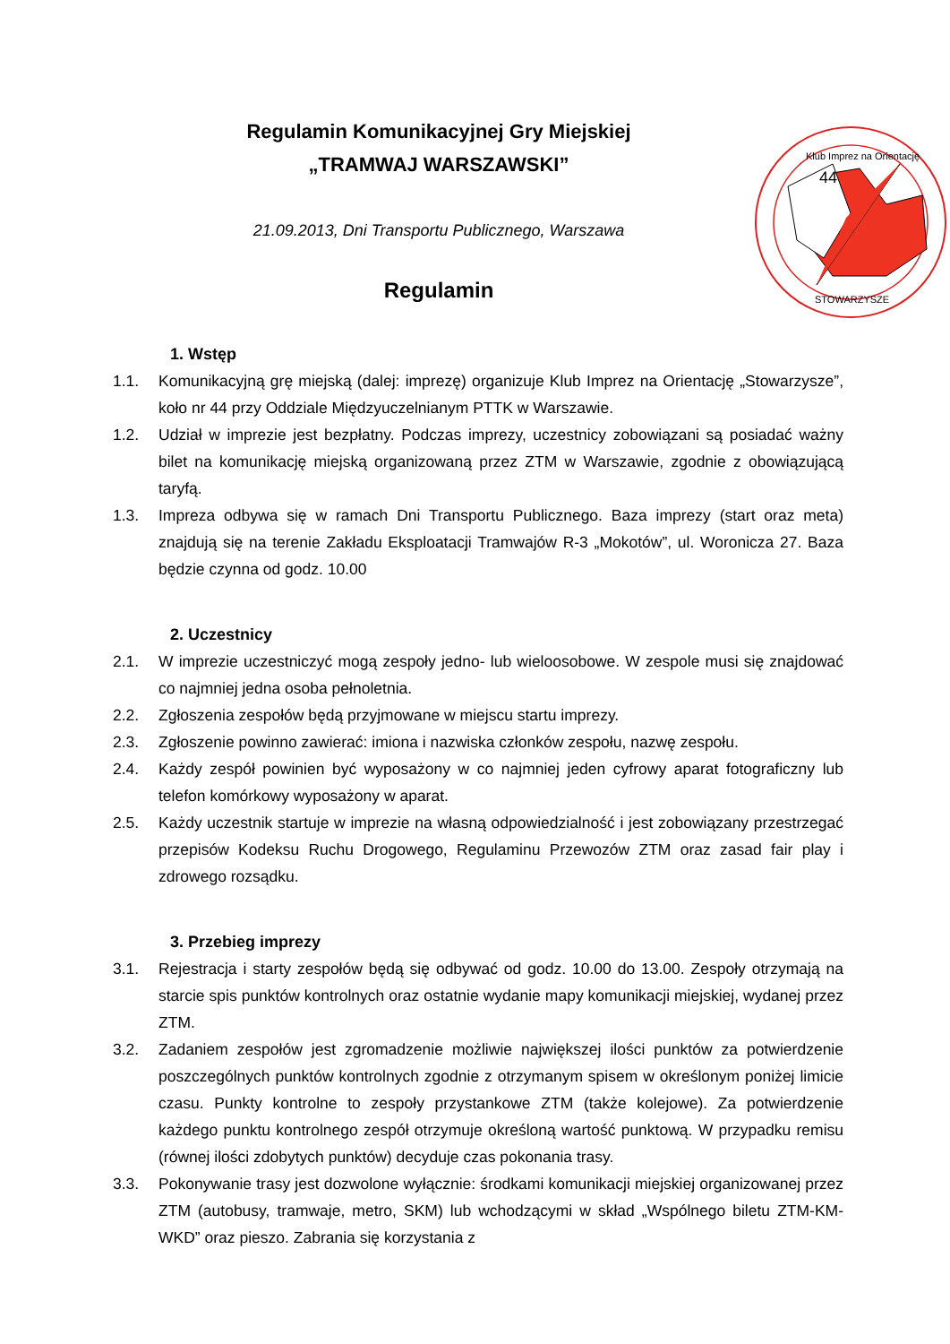Regulamin Komunikacyjnej Gry Miejskiej
„TRAMWAJ WARSZAWSKI”
21.09.2013, Dni Transportu Publicznego, Warszawa
Regulamin
44
Klub Imprez na Orientację
STOWARZYSZE
1. Wstęp
1.1. Komunikacyjną grę miejską (dalej: imprezę) organizuje Klub Imprez na Orientację „Stowarzysze”, koło nr 44 przy Oddziale Międzyuczelnianym PTTK w Warszawie.
1.2. Udział w imprezie jest bezpłatny. Podczas imprezy, uczestnicy zobowiązani są posiadać ważny bilet na komunikację miejską organizowaną przez ZTM w Warszawie, zgodnie z obowiązującą taryfą.
1.3. Impreza odbywa się w ramach Dni Transportu Publicznego. Baza imprezy (start oraz meta) znajdują się na terenie Zakładu Eksploatacji Tramwajów R-3 „Mokotów”, ul. Woronicza 27. Baza będzie czynna od godz. 10.00
2. Uczestnicy
2.1. W imprezie uczestniczyć mogą zespoły jedno- lub wieloosobowe. W zespole musi się znajdować co najmniej jedna osoba pełnoletnia.
2.2. Zgłoszenia zespołów będą przyjmowane w miejscu startu imprezy.
2.3. Zgłoszenie powinno zawierać: imiona i nazwiska członków zespołu, nazwę zespołu.
2.4. Każdy zespół powinien być wyposażony w co najmniej jeden cyfrowy aparat fotograficzny lub telefon komórkowy wyposażony w aparat.
2.5. Każdy uczestnik startuje w imprezie na własną odpowiedzialność i jest zobowiązany przestrzegać przepisów Kodeksu Ruchu Drogowego, Regulaminu Przewozów ZTM oraz zasad fair play i zdrowego rozsądku.
3. Przebieg imprezy
3.1. Rejestracja i starty zespołów będą się odbywać od godz. 10.00 do 13.00. Zespoły otrzymają na starcie spis punktów kontrolnych oraz ostatnie wydanie mapy komunikacji miejskiej, wydanej przez ZTM.
3.2. Zadaniem zespołów jest zgromadzenie możliwie największej ilości punktów za potwierdzenie poszczególnych punktów kontrolnych zgodnie z otrzymanym spisem w określonym poniżej limicie czasu. Punkty kontrolne to zespoły przystankowe ZTM (także kolejowe). Za potwierdzenie każdego punktu kontrolnego zespół otrzymuje określoną wartość punktową. W przypadku remisu (równej ilości zdobytych punktów) decyduje czas pokonania trasy.
3.3. Pokonywanie trasy jest dozwolone wyłącznie: środkami komunikacji miejskiej organizowanej przez ZTM (autobusy, tramwaje, metro, SKM) lub wchodzącymi w skład „Wspólnego biletu ZTM-KM-WKD” oraz pieszo. Zabrania się korzystania z